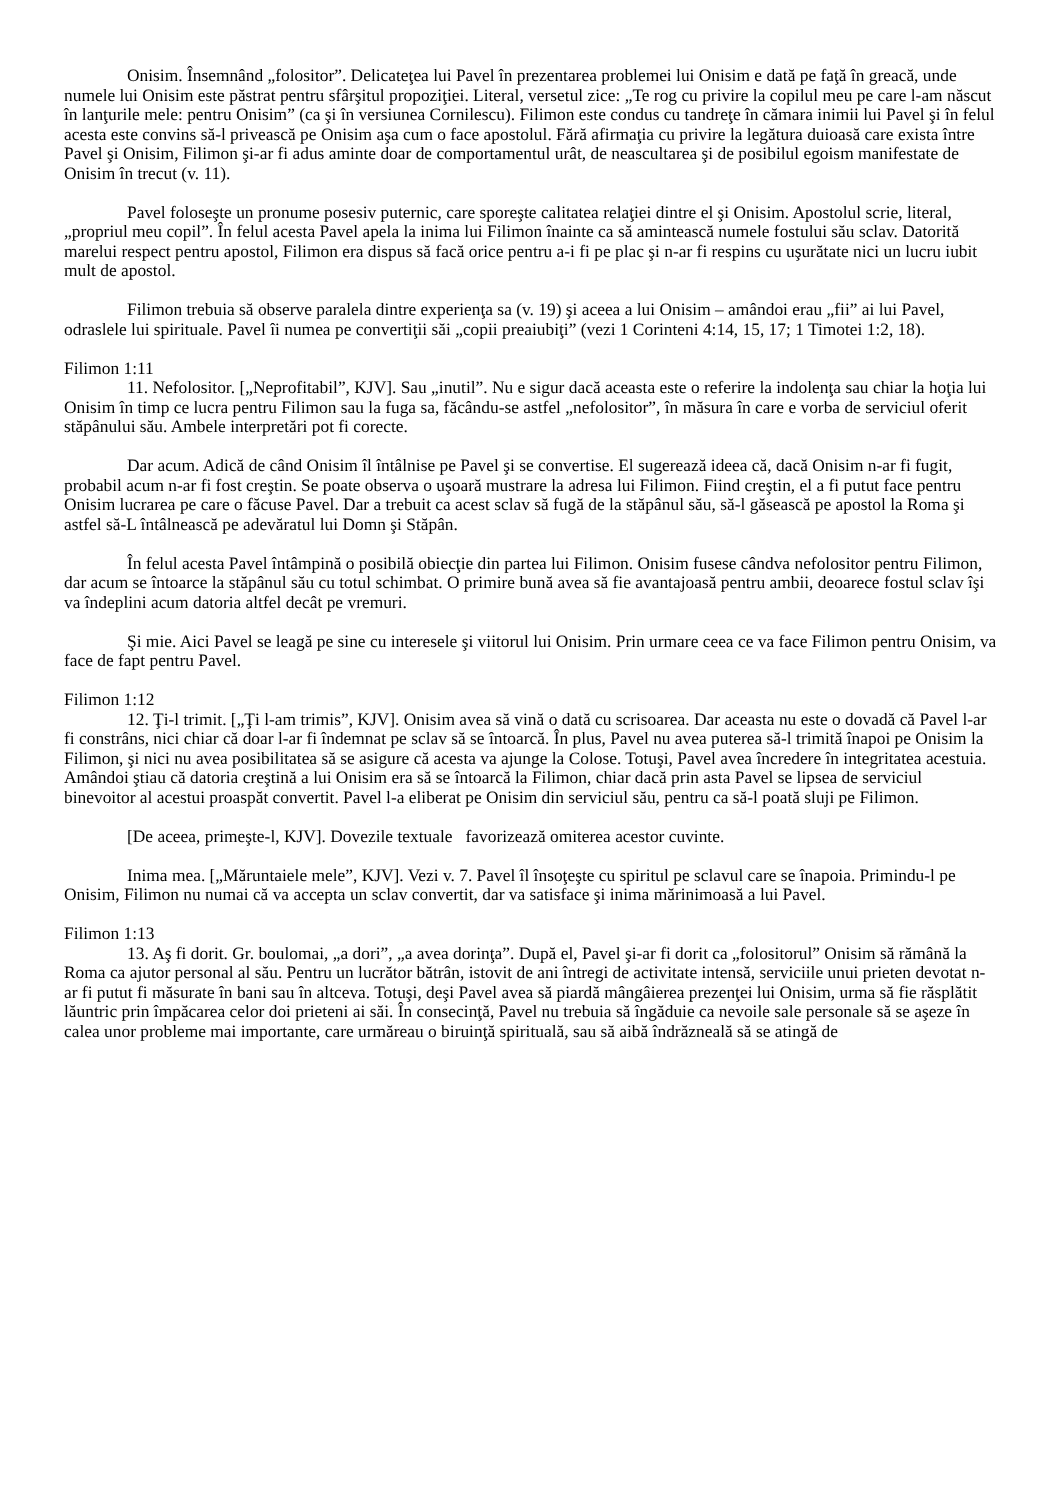Onisim. Însemnând „folositor”. Delicateţea lui Pavel în prezentarea problemei lui Onisim e dată pe faţă în greacă, unde numele lui Onisim este păstrat pentru sfârşitul propoziţiei. Literal, versetul zice: „Te rog cu privire la copilul meu pe care l-am născut în lanţurile mele: pentru Onisim” (ca şi în versiunea Cornilescu). Filimon este condus cu tandreţe în cămara inimii lui Pavel şi în felul acesta este convins să-l privească pe Onisim aşa cum o face apostolul. Fără afirmaţia cu privire la legătura duioasă care exista între Pavel şi Onisim, Filimon şi-ar fi adus aminte doar de comportamentul urât, de neascultarea şi de posibilul egoism manifestate de Onisim în trecut (v. 11).
Pavel foloseşte un pronume posesiv puternic, care sporeşte calitatea relaţiei dintre el şi Onisim. Apostolul scrie, literal, „propriul meu copil”. În felul acesta Pavel apela la inima lui Filimon înainte ca să amintească numele fostului său sclav. Datorită marelui respect pentru apostol, Filimon era dispus să facă orice pentru a-i fi pe plac şi n-ar fi respins cu uşurătate nici un lucru iubit mult de apostol.
Filimon trebuia să observe paralela dintre experienţa sa (v. 19) şi aceea a lui Onisim – amândoi erau „fii” ai lui Pavel, odraslele lui spirituale. Pavel îi numea pe convertiţii săi „copii preaiubiţi” (vezi 1 Corinteni 4:14, 15, 17; 1 Timotei 1:2, 18).
Filimon 1:11
11. Nefolositor. [„Neprofitabil”, KJV]. Sau „inutil”. Nu e sigur dacă aceasta este o referire la indolenţa sau chiar la hoţia lui Onisim în timp ce lucra pentru Filimon sau la fuga sa, făcându-se astfel „nefolositor”, în măsura în care e vorba de serviciul oferit stăpânului său. Ambele interpretări pot fi corecte.
Dar acum. Adică de când Onisim îl întâlnise pe Pavel şi se convertise. El sugerează ideea că, dacă Onisim n-ar fi fugit, probabil acum n-ar fi fost creştin. Se poate observa o uşoară mustrare la adresa lui Filimon. Fiind creştin, el a fi putut face pentru Onisim lucrarea pe care o făcuse Pavel. Dar a trebuit ca acest sclav să fugă de la stăpânul său, să-l găsească pe apostol la Roma şi astfel să-L întâlnească pe adevăratul lui Domn şi Stăpân.
În felul acesta Pavel întâmpină o posibilă obiecţie din partea lui Filimon. Onisim fusese cândva nefolositor pentru Filimon, dar acum se întoarce la stăpânul său cu totul schimbat. O primire bună avea să fie avantajoasă pentru ambii, deoarece fostul sclav îşi va îndeplini acum datoria altfel decât pe vremuri.
Şi mie. Aici Pavel se leagă pe sine cu interesele şi viitorul lui Onisim. Prin urmare ceea ce va face Filimon pentru Onisim, va face de fapt pentru Pavel.
Filimon 1:12
12. Ţi-l trimit. [„Ţi l-am trimis”, KJV]. Onisim avea să vină o dată cu scrisoarea. Dar aceasta nu este o dovadă că Pavel l-ar fi constrâns, nici chiar că doar l-ar fi îndemnat pe sclav să se întoarcă. În plus, Pavel nu avea puterea să-l trimită înapoi pe Onisim la Filimon, şi nici nu avea posibilitatea să se asigure că acesta va ajunge la Colose. Totuşi, Pavel avea încredere în integritatea acestuia. Amândoi ştiau că datoria creştină a lui Onisim era să se întoarcă la Filimon, chiar dacă prin asta Pavel se lipsea de serviciul binevoitor al acestui proaspăt convertit. Pavel l-a eliberat pe Onisim din serviciul său, pentru ca să-l poată sluji pe Filimon.
[De aceea, primeşte-l, KJV]. Dovezile textuale favorizează omiterea acestor cuvinte.
Inima mea. [„Măruntaiele mele”, KJV]. Vezi v. 7. Pavel îl însoţeşte cu spiritul pe sclavul care se înapoia. Primindu-l pe Onisim, Filimon nu numai că va accepta un sclav convertit, dar va satisface şi inima mărinimoasă a lui Pavel.
Filimon 1:13
13. Aş fi dorit. Gr. boulomai, „a dori”, „a avea dorinţa”. După el, Pavel şi-ar fi dorit ca „folositorul” Onisim să rămână la Roma ca ajutor personal al său. Pentru un lucrător bătrân, istovit de ani întregi de activitate intensă, serviciile unui prieten devotat n-ar fi putut fi măsurate în bani sau în altceva. Totuşi, deşi Pavel avea să piardă mângâierea prezenţei lui Onisim, urma să fie răsplătit lăuntric prin împăcarea celor doi prieteni ai săi. În consecinţă, Pavel nu trebuia să îngăduie ca nevoile sale personale să se aşeze în calea unor probleme mai importante, care urmăreau o biruinţă spirituală, sau să aibă îndrăzneală să se atingă de